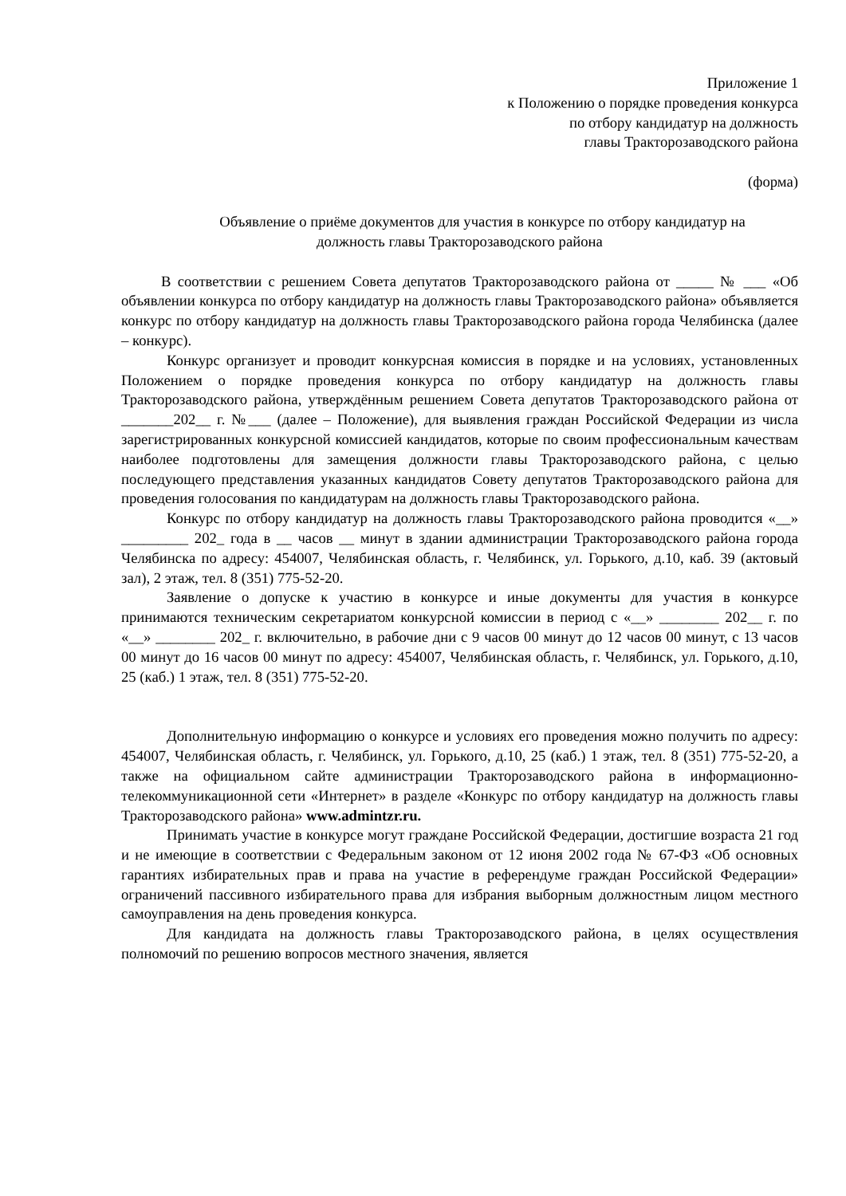Приложение 1
к Положению о порядке проведения конкурса
по отбору кандидатур на должность
главы Тракторозаводского района
(форма)
Объявление о приёме документов для участия в конкурсе по отбору кандидатур на
должность главы Тракторозаводского района
В соответствии с решением Совета депутатов Тракторозаводского района от _____ № ___ «Об объявлении конкурса по отбору кандидатур на должность главы Тракторозаводского района» объявляется конкурс по отбору кандидатур на должность главы Тракторозаводского района города Челябинска (далее – конкурс).
Конкурс организует и проводит конкурсная комиссия в порядке и на условиях, установленных Положением о порядке проведения конкурса по отбору кандидатур на должность главы Тракторозаводского района, утверждённым решением Совета депутатов Тракторозаводского района от _______202__ г. №___ (далее – Положение), для выявления граждан Российской Федерации из числа зарегистрированных конкурсной комиссией кандидатов, которые по своим профессиональным качествам наиболее подготовлены для замещения должности главы Тракторозаводского района, с целью последующего представления указанных кандидатов Совету депутатов Тракторозаводского района для проведения голосования по кандидатурам на должность главы Тракторозаводского района.
Конкурс по отбору кандидатур на должность главы Тракторозаводского района проводится «__» _________ 202_ года в __ часов __ минут в здании администрации Тракторозаводского района города Челябинска по адресу: 454007, Челябинская область, г. Челябинск, ул. Горького, д.10, каб. 39 (актовый зал), 2 этаж, тел. 8 (351) 775-52-20.
Заявление о допуске к участию в конкурсе и иные документы для участия в конкурсе принимаются техническим секретариатом конкурсной комиссии в период с «__» ________ 202__ г. по «__» ________ 202_ г. включительно, в рабочие дни с 9 часов 00 минут до 12 часов 00 минут, с 13 часов 00 минут до 16 часов 00 минут по адресу: 454007, Челябинская область, г. Челябинск, ул. Горького, д.10, 25 (каб.) 1 этаж, тел. 8 (351) 775-52-20.
Дополнительную информацию о конкурсе и условиях его проведения можно получить по адресу: 454007, Челябинская область, г. Челябинск, ул. Горького, д.10, 25 (каб.) 1 этаж, тел. 8 (351) 775-52-20, а также на официальном сайте администрации Тракторозаводского района в информационно-телекоммуникационной сети «Интернет» в разделе «Конкурс по отбору кандидатур на должность главы Тракторозаводского района» www.admintzr.ru.
Принимать участие в конкурсе могут граждане Российской Федерации, достигшие возраста 21 год и не имеющие в соответствии с Федеральным законом от 12 июня 2002 года № 67-ФЗ «Об основных гарантиях избирательных прав и права на участие в референдуме граждан Российской Федерации» ограничений пассивного избирательного права для избрания выборным должностным лицом местного самоуправления на день проведения конкурса.
Для кандидата на должность главы Тракторозаводского района, в целях осуществления полномочий по решению вопросов местного значения, является